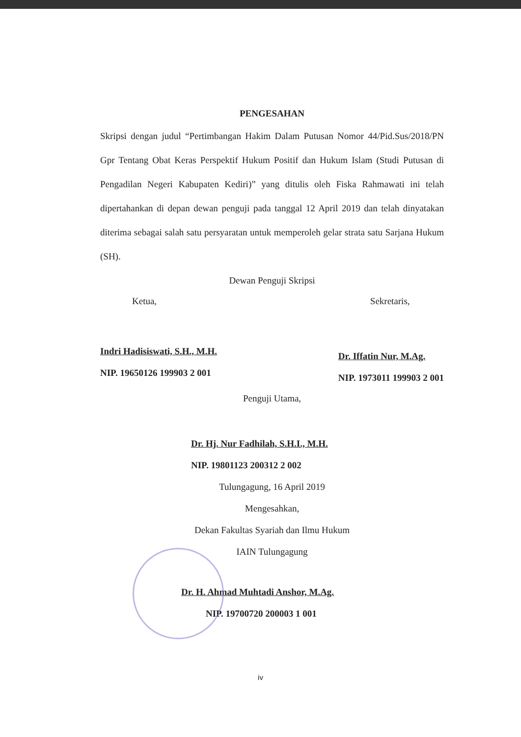PENGESAHAN
Skripsi dengan judul “Pertimbangan Hakim Dalam Putusan Nomor 44/Pid.Sus/2018/PN Gpr Tentang Obat Keras Perspektif Hukum Positif dan Hukum Islam (Studi Putusan di Pengadilan Negeri Kabupaten Kediri)” yang ditulis oleh Fiska Rahmawati ini telah dipertahankan di depan dewan penguji pada tanggal 12 April 2019 dan telah dinyatakan diterima sebagai salah satu persyaratan untuk memperoleh gelar strata satu Sarjana Hukum (SH).
Dewan Penguji Skripsi
Ketua,
Indri Hadisiswati, S.H., M.H.
NIP. 19650126 199903 2 001
Sekretaris,
Dr. Iffatin Nur, M.Ag.
NIP. 1973011 199903 2 001
Penguji Utama,
Dr. Hj. Nur Fadhilah, S.H.I., M.H.
NIP. 19801123 200312 2 002
Tulungagung, 16 April 2019
Mengesahkan,
Dekan Fakultas Syariah dan Ilmu Hukum
IAIN Tulungagung
Dr. H. Ahmad Muhtadi Anshor, M.Ag.
NIP. 19700720 200003 1 001
iv